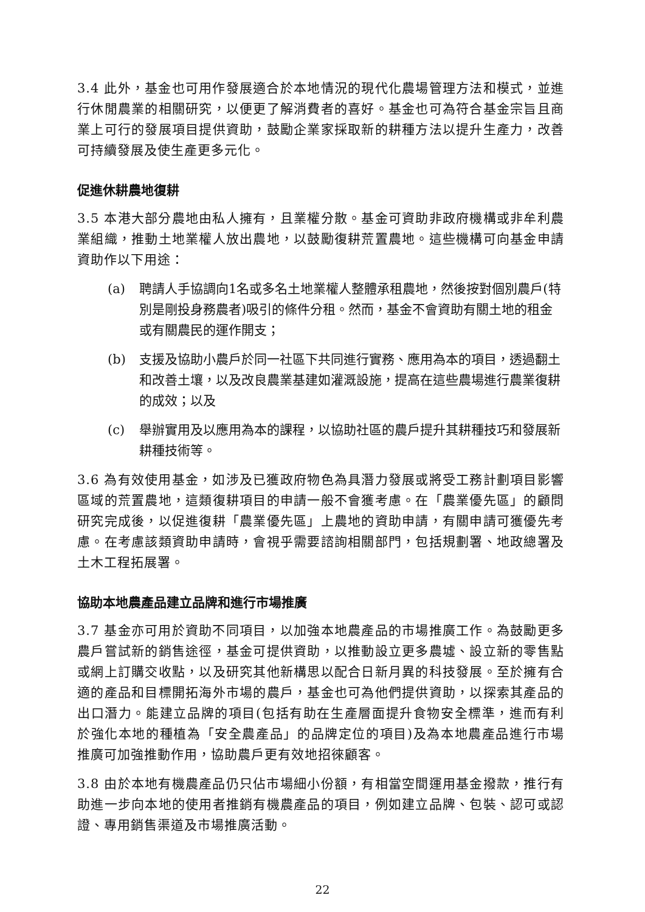3.4 此外，基金也可用作發展適合於本地情況的現代化農場管理方法和模式，並進行休閒農業的相關研究，以便更了解消費者的喜好。基金也可為符合基金宗旨且商業上可行的發展項目提供資助，鼓勵企業家採取新的耕種方法以提升生產力，改善可持續發展及使生產更多元化。
促進休耕農地復耕
3.5 本港大部分農地由私人擁有，且業權分散。基金可資助非政府機構或非牟利農業組織，推動土地業權人放出農地，以鼓勵復耕荒置農地。這些機構可向基金申請資助作以下用途：
(a) 聘請人手協調向1名或多名土地業權人整體承租農地，然後按對個別農戶(特別是剛投身務農者)吸引的條件分租。然而，基金不會資助有關土地的租金或有關農民的運作開支；
(b) 支援及協助小農戶於同一社區下共同進行實務、應用為本的項目，透過翻土和改善土壤，以及改良農業基建如灌溉設施，提高在這些農場進行農業復耕的成效；以及
(c) 舉辦實用及以應用為本的課程，以協助社區的農戶提升其耕種技巧和發展新耕種技術等。
3.6 為有效使用基金，如涉及已獲政府物色為具潛力發展或將受工務計劃項目影響區域的荒置農地，這類復耕項目的申請一般不會獲考慮。在「農業優先區」的顧問研究完成後，以促進復耕「農業優先區」上農地的資助申請，有關申請可獲優先考慮。在考慮該類資助申請時，會視乎需要諮詢相關部門，包括規劃署、地政總署及土木工程拓展署。
協助本地農產品建立品牌和進行市場推廣
3.7 基金亦可用於資助不同項目，以加強本地農產品的市場推廣工作。為鼓勵更多農戶嘗試新的銷售途徑，基金可提供資助，以推動設立更多農墟、設立新的零售點或網上訂購交收點，以及研究其他新構思以配合日新月異的科技發展。至於擁有合適的產品和目標開拓海外市場的農戶，基金也可為他們提供資助，以探索其產品的出口潛力。能建立品牌的項目(包括有助在生產層面提升食物安全標準，進而有利於強化本地的種植為「安全農產品」的品牌定位的項目)及為本地農產品進行市場推廣可加強推動作用，協助農戶更有效地招徠顧客。
3.8 由於本地有機農產品仍只佔市場細小份額，有相當空間運用基金撥款，推行有助進一步向本地的使用者推銷有機農產品的項目，例如建立品牌、包裝、認可或認證、專用銷售渠道及市場推廣活動。
22